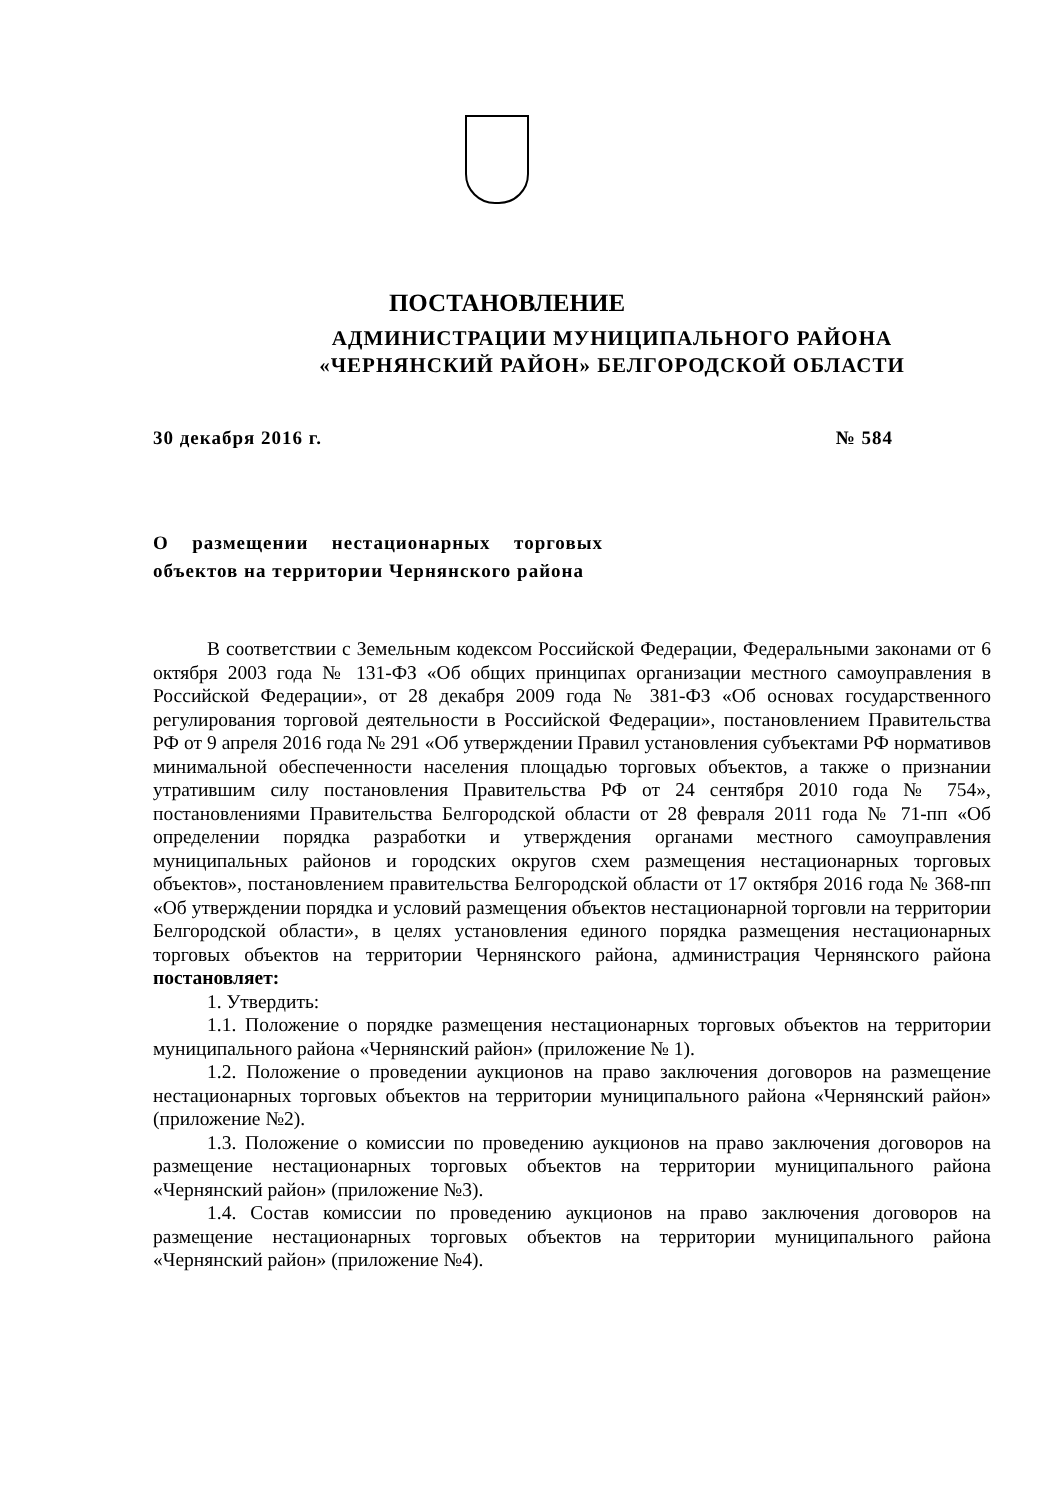ПОСТАНОВЛЕНИЕ
АДМИНИСТРАЦИИ МУНИЦИПАЛЬНОГО РАЙОНА
«ЧЕРНЯНСКИЙ РАЙОН» БЕЛГОРОДСКОЙ ОБЛАСТИ
30 декабря 2016 г. № 584
О размещении нестационарных торговых объектов на территории Чернянского района
В соответствии с Земельным кодексом Российской Федерации, Федеральными законами от 6 октября 2003 года № 131-ФЗ «Об общих принципах организации местного самоуправления в Российской Федерации», от 28 декабря 2009 года № 381-ФЗ «Об основах государственного регулирования торговой деятельности в Российской Федерации», постановлением Правительства РФ от 9 апреля 2016 года № 291 «Об утверждении Правил установления субъектами РФ нормативов минимальной обеспеченности населения площадью торговых объектов, а также о признании утратившим силу постановления Правительства РФ от 24 сентября 2010 года № 754», постановлениями Правительства Белгородской области от 28 февраля 2011 года № 71-пп «Об определении порядка разработки и утверждения органами местного самоуправления муниципальных районов и городских округов схем размещения нестационарных торговых объектов», постановлением правительства Белгородской области от 17 октября 2016 года № 368-пп «Об утверждении порядка и условий размещения объектов нестационарной торговли на территории Белгородской области», в целях установления единого порядка размещения нестационарных торговых объектов на территории Чернянского района, администрация Чернянского района постановляет:
1. Утвердить:
1.1. Положение о порядке размещения нестационарных торговых объектов на территории муниципального района «Чернянский район» (приложение № 1).
1.2. Положение о проведении аукционов на право заключения договоров на размещение нестационарных торговых объектов на территории муниципального района «Чернянский район» (приложение №2).
1.3. Положение о комиссии по проведению аукционов на право заключения договоров на размещение нестационарных торговых объектов на территории муниципального района «Чернянский район» (приложение №3).
1.4. Состав комиссии по проведению аукционов на право заключения договоров на размещение нестационарных торговых объектов на территории муниципального района «Чернянский район» (приложение №4).